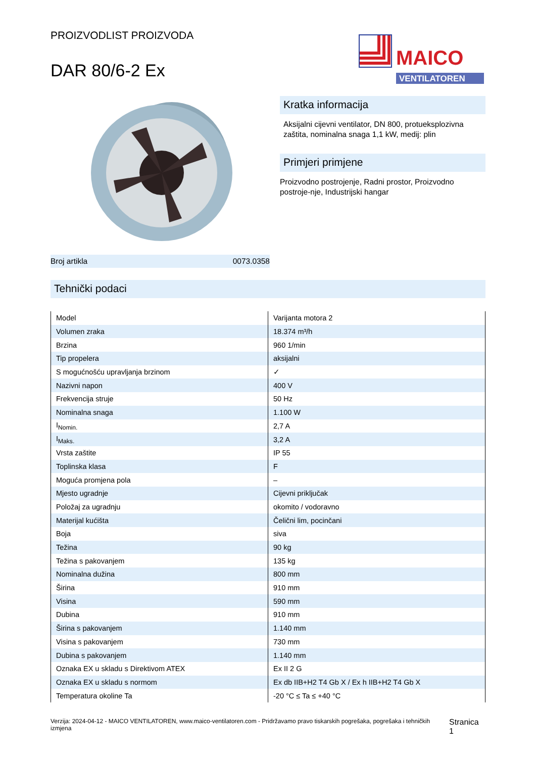PROIZVODLIST PROIZVODA
DAR 80/6-2 Ex
MAICO
VENTILATOREN
Broj artikla 0073.0358
Kratka informacija
Aksijalni cijevni ventilator, DN 800, protueksplozivna zaštita, nominalna snaga 1,1 kW, medij: plin
Primjeri primjene
Proizvodno postrojenje, Radni prostor, Proizvodno postroje-nje, Industrijski hangar
Tehnički podaci
| Model | Varijanta motora 2 |
| Volumen zraka | 18.374 m³/h |
| Brzina | 960 1/min |
| Tip propelera | aksijalni |
| S mogućnošću upravljanja brzinom | ✓ |
| Nazivni napon | 400 V |
| Frekvencija struje | 50 Hz |
| Nominalna snaga | 1.100 W |
| I<sub>Nomin.</sub> | 2,7 A |
| I<sub>Maks.</sub> | 3,2 A |
| Vrsta zaštite | IP 55 |
| Toplinska klasa | F |
| Moguća promjena pola | – |
| Mjesto ugradnje | Cijevni priključak |
| Položaj za ugradnju | okomito / vodoravno |
| Materijal kućišta | Čelični lim, pocinčani |
| Boja | siva |
| Težina | 90 kg |
| Težina s pakovanjem | 135 kg |
| Nominalna dužina | 800 mm |
| Širina | 910 mm |
| Visina | 590 mm |
| Dubina | 910 mm |
| Širina s pakovanjem | 1.140 mm |
| Visina s pakovanjem | 730 mm |
| Dubina s pakovanjem | 1.140 mm |
| Oznaka EX u skladu s Direktivom ATEX | Ex II 2 G |
| Oznaka EX u skladu s normom | Ex db IIB+H2 T4 Gb X / Ex h IIB+H2 T4 Gb X |
| Temperatura okoline Ta | -20 °C ≤ Ta ≤ +40 °C |
Verzija: 2024-04-12 - MAICO VENTILATOREN, www.maico-ventilatoren.com - Pridržavamo pravo tiskarskih pogrešaka, pogrešaka i tehničkih izmjena
Stranica 1